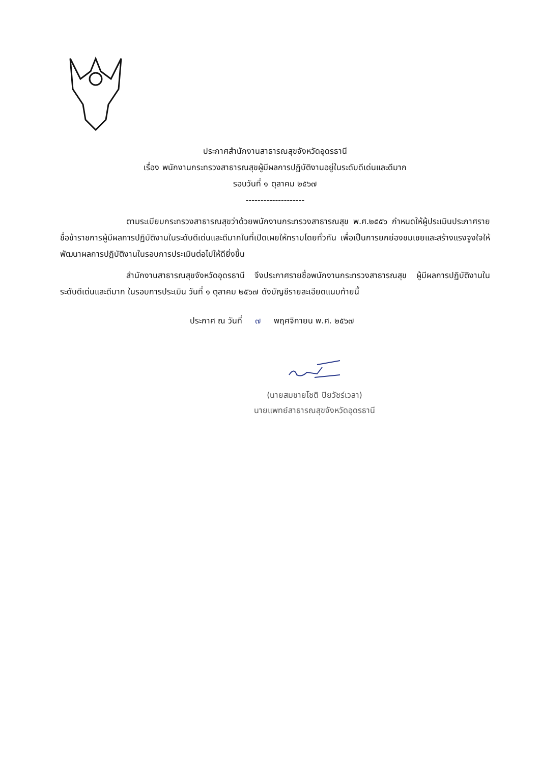ประกาศสำนักงานสาธารณสุขจังหวัดอุดรธานี
เรื่อง พนักงานกระทรวงสาธารณสุขผู้มีผลการปฏิบัติงานอยู่ในระดับดีเด่นและดีมาก
รอบวันที่ ๑ ตุลาคม ๒๕๖๗
--------------------
ตามระเบียบกระทรวงสาธารณสุขว่าด้วยพนักงานกระทรวงสาธารณสุข พ.ศ.๒๕๕๖ กำหนดให้ผู้ประเมินประกาศรายชื่อข้าราชการผู้มีผลการปฏิบัติงานในระดับดีเด่นและดีมากในที่เปิดเผยให้ทราบโดยทั่วกัน เพื่อเป็นการยกย่องชมเชยและสร้างแรงจูงใจให้พัฒนาผลการปฏิบัติงานในรอบการประเมินต่อไปให้ดียิ่งขึ้น
สำนักงานสาธารณสุขจังหวัดอุดรธานี จึงประกาศรายชื่อพนักงานกระทรวงสาธารณสุข ผู้มีผลการปฏิบัติงานในระดับดีเด่นและดีมาก ในรอบการประเมิน วันที่ ๑ ตุลาคม ๒๕๖๗ ดังบัญชีรายละเอียดแนบท้ายนี้
ประกาศ ณ วันที่ ๗ พฤศจิกายน พ.ศ. ๒๕๖๗
(นายสมชายโชติ ปิยวัชร์เวลา)
นายแพทย์สาธารณสุขจังหวัดอุดรธานี